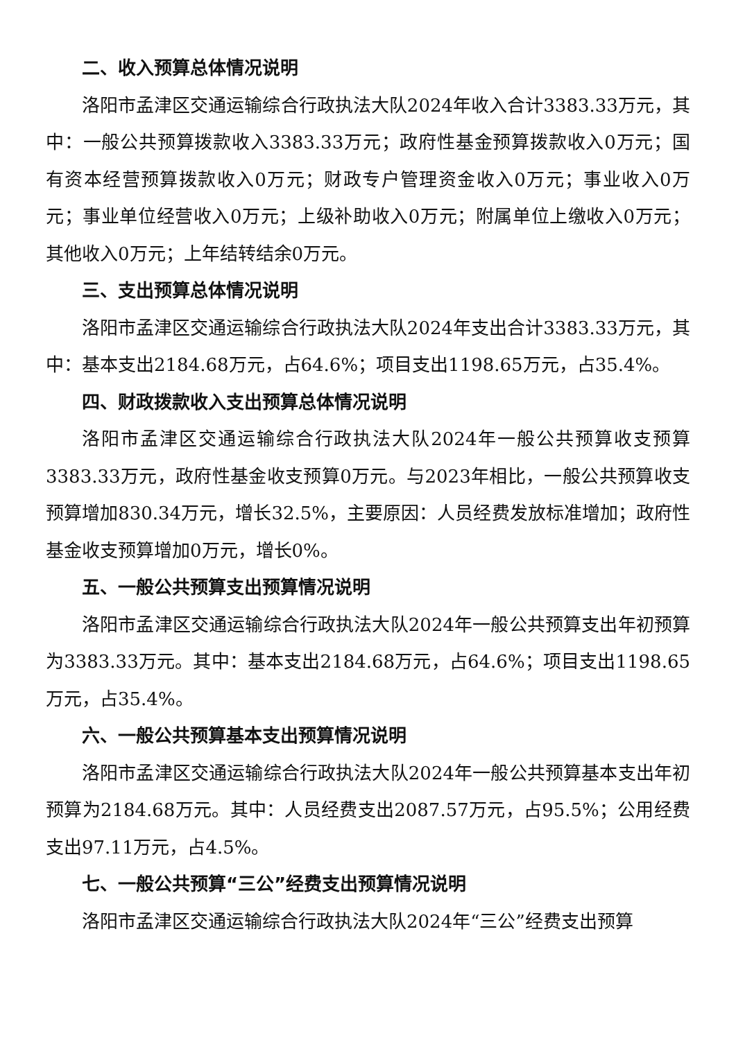二、收入预算总体情况说明
洛阳市孟津区交通运输综合行政执法大队2024年收入合计3383.33万元，其中：一般公共预算拨款收入3383.33万元；政府性基金预算拨款收入0万元；国有资本经营预算拨款收入0万元；财政专户管理资金收入0万元；事业收入0万元；事业单位经营收入0万元；上级补助收入0万元；附属单位上缴收入0万元；其他收入0万元；上年结转结余0万元。
三、支出预算总体情况说明
洛阳市孟津区交通运输综合行政执法大队2024年支出合计3383.33万元，其中：基本支出2184.68万元，占64.6%；项目支出1198.65万元，占35.4%。
四、财政拨款收入支出预算总体情况说明
洛阳市孟津区交通运输综合行政执法大队2024年一般公共预算收支预算3383.33万元，政府性基金收支预算0万元。与2023年相比，一般公共预算收支预算增加830.34万元，增长32.5%，主要原因：人员经费发放标准增加；政府性基金收支预算增加0万元，增长0%。
五、一般公共预算支出预算情况说明
洛阳市孟津区交通运输综合行政执法大队2024年一般公共预算支出年初预算为3383.33万元。其中：基本支出2184.68万元，占64.6%；项目支出1198.65万元，占35.4%。
六、一般公共预算基本支出预算情况说明
洛阳市孟津区交通运输综合行政执法大队2024年一般公共预算基本支出年初预算为2184.68万元。其中：人员经费支出2087.57万元，占95.5%；公用经费支出97.11万元，占4.5%。
七、一般公共预算“三公”经费支出预算情况说明
洛阳市孟津区交通运输综合行政执法大队2024年“三公”经费支出预算